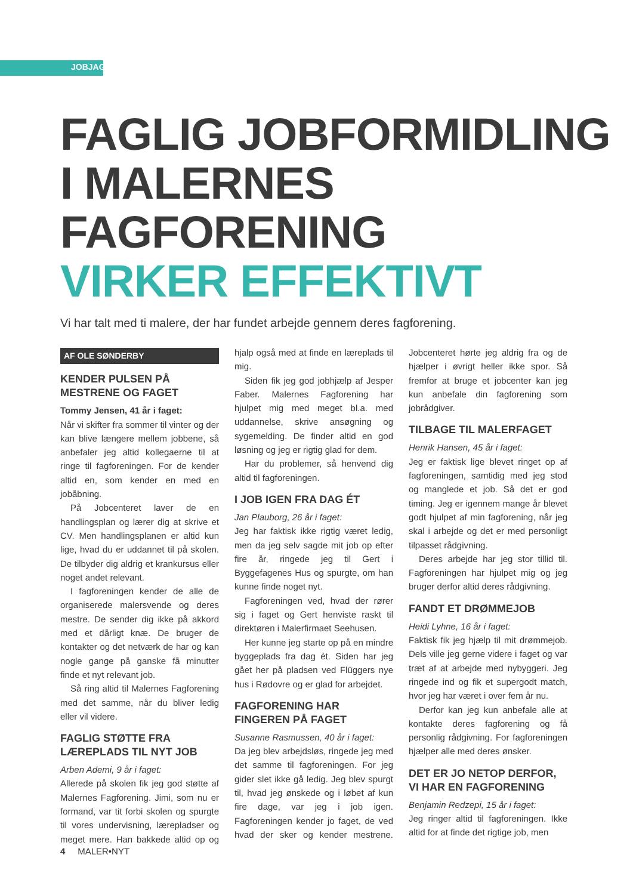JOBJAGT
FAGLIG JOBFORMIDLING
I MALERNES FAGFORENING
VIRKER EFFEKTIVT
Vi har talt med ti malere, der har fundet arbejde gennem deres fagforening.
AF OLE SØNDERBY
KENDER PULSEN PÅ MESTRENE OG FAGET
Tommy Jensen, 41 år i faget:
Når vi skifter fra sommer til vinter og der kan blive længere mellem jobbene, så anbefaler jeg altid kollegaerne til at ringe til fagforeningen. For de kender altid en, som kender en med en jobåbning.
På Jobcenteret laver de en handlingsplan og lærer dig at skrive et CV. Men handlingsplanen er altid kun lige, hvad du er uddannet til på skolen. De tilbyder dig aldrig et krankursus eller noget andet relevant.
I fagforeningen kender de alle de organiserede malersvende og deres mestre. De sender dig ikke på akkord med et dårligt knæ. De bruger de kontakter og det netværk de har og kan nogle gange på ganske få minutter finde et nyt relevant job.
Så ring altid til Malernes Fagforening med det samme, når du bliver ledig eller vil videre.
FAGLIG STØTTE FRA LÆREPLADS TIL NYT JOB
Arben Ademi, 9 år i faget:
Allerede på skolen fik jeg god støtte af Malernes Fagforening. Jimi, som nu er formand, var tit forbi skolen og spurgte til vores undervisning, lærepladser og meget mere. Han bakkede altid op og hjalp også med at finde en læreplads til mig.
Siden fik jeg god jobhjælp af Jesper Faber. Malernes Fagforening har hjulpet mig med meget bl.a. med uddannelse, skrive ansøgning og sygemelding. De finder altid en god løsning og jeg er rigtig glad for dem.
Har du problemer, så henvend dig altid til fagforeningen.
I JOB IGEN FRA DAG ÉT
Jan Plauborg, 26 år i faget:
Jeg har faktisk ikke rigtig været ledig, men da jeg selv sagde mit job op efter fire år, ringede jeg til Gert i Byggefagenes Hus og spurgte, om han kunne finde noget nyt.
Fagforeningen ved, hvad der rører sig i faget og Gert henviste raskt til direktøren i Malerfirmaet Seehusen.
Her kunne jeg starte op på en mindre byggeplads fra dag ét. Siden har jeg gået her på pladsen ved Flüggers nye hus i Rødovre og er glad for arbejdet.
FAGFORENING HAR FINGEREN PÅ FAGET
Susanne Rasmussen, 40 år i faget:
Da jeg blev arbejdsløs, ringede jeg med det samme til fagforeningen. For jeg gider slet ikke gå ledig. Jeg blev spurgt til, hvad jeg ønskede og i løbet af kun fire dage, var jeg i job igen. Fagforeningen kender jo faget, de ved hvad der sker og kender mestrene. Jobcenteret hørte jeg aldrig fra og de hjælper i øvrigt heller ikke spor. Så fremfor at bruge et jobcenter kan jeg kun anbefale din fagforening som jobrådgiver.
TILBAGE TIL MALERFAGET
Henrik Hansen, 45 år i faget:
Jeg er faktisk lige blevet ringet op af fagforeningen, samtidig med jeg stod og manglede et job. Så det er god timing. Jeg er igennem mange år blevet godt hjulpet af min fagforening, når jeg skal i arbejde og det er med personligt tilpasset rådgivning.
Deres arbejde har jeg stor tillid til. Fagforeningen har hjulpet mig og jeg bruger derfor altid deres rådgivning.
FANDT ET DRØMMEJOB
Heidi Lyhne, 16 år i faget:
Faktisk fik jeg hjælp til mit drømmejob. Dels ville jeg gerne videre i faget og var træt af at arbejde med nybyggeri. Jeg ringede ind og fik et supergodt match, hvor jeg har været i over fem år nu.
Derfor kan jeg kun anbefale alle at kontakte deres fagforening og få personlig rådgivning. For fagforeningen hjælper alle med deres ønsker.
DET ER JO NETOP DERFOR, VI HAR EN FAGFORENING
Benjamin Redzepi, 15 år i faget:
Jeg ringer altid til fagforeningen. Ikke altid for at finde det rigtige job, men
4 MALER•NYT